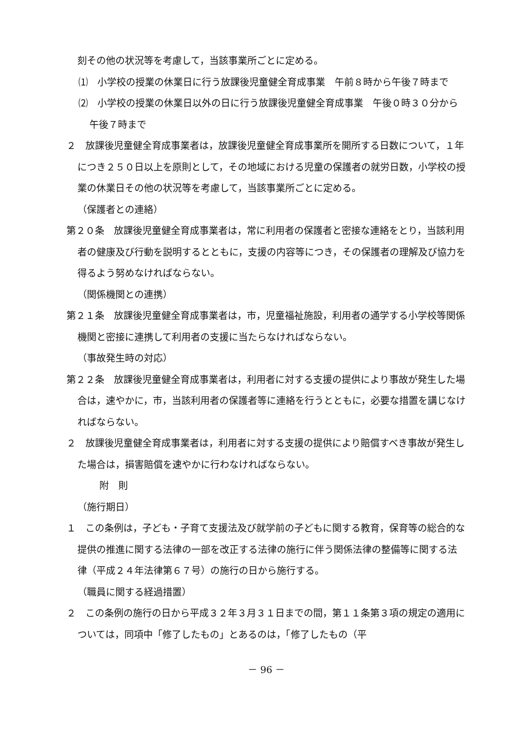刻その他の状況等を考慮して，当該事業所ごとに定める。
⑴　小学校の授業の休業日に行う放課後児童健全育成事業　午前８時から午後７時まで
⑵　小学校の授業の休業日以外の日に行う放課後児童健全育成事業　午後０時３０分から午後７時まで
２　放課後児童健全育成事業者は，放課後児童健全育成事業所を開所する日数について，１年につき２５０日以上を原則として，その地域における児童の保護者の就労日数，小学校の授業の休業日その他の状況等を考慮して，当該事業所ごとに定める。
（保護者との連絡）
第２０条　放課後児童健全育成事業者は，常に利用者の保護者と密接な連絡をとり，当該利用者の健康及び行動を説明するとともに，支援の内容等につき，その保護者の理解及び協力を得るよう努めなければならない。
（関係機関との連携）
第２１条　放課後児童健全育成事業者は，市，児童福祉施設，利用者の通学する小学校等関係機関と密接に連携して利用者の支援に当たらなければならない。
（事故発生時の対応）
第２２条　放課後児童健全育成事業者は，利用者に対する支援の提供により事故が発生した場合は，速やかに，市，当該利用者の保護者等に連絡を行うとともに，必要な措置を講じなければならない。
２　放課後児童健全育成事業者は，利用者に対する支援の提供により賠償すべき事故が発生した場合は，損害賠償を速やかに行わなければならない。
附　則
（施行期日）
１　この条例は，子ども・子育て支援法及び就学前の子どもに関する教育，保育等の総合的な提供の推進に関する法律の一部を改正する法律の施行に伴う関係法律の整備等に関する法律（平成２４年法律第６７号）の施行の日から施行する。
（職員に関する経過措置）
２　この条例の施行の日から平成３２年３月３１日までの間，第１１条第３項の規定の適用については，同項中「修了したもの」とあるのは，「修了したもの（平
－ 96 －